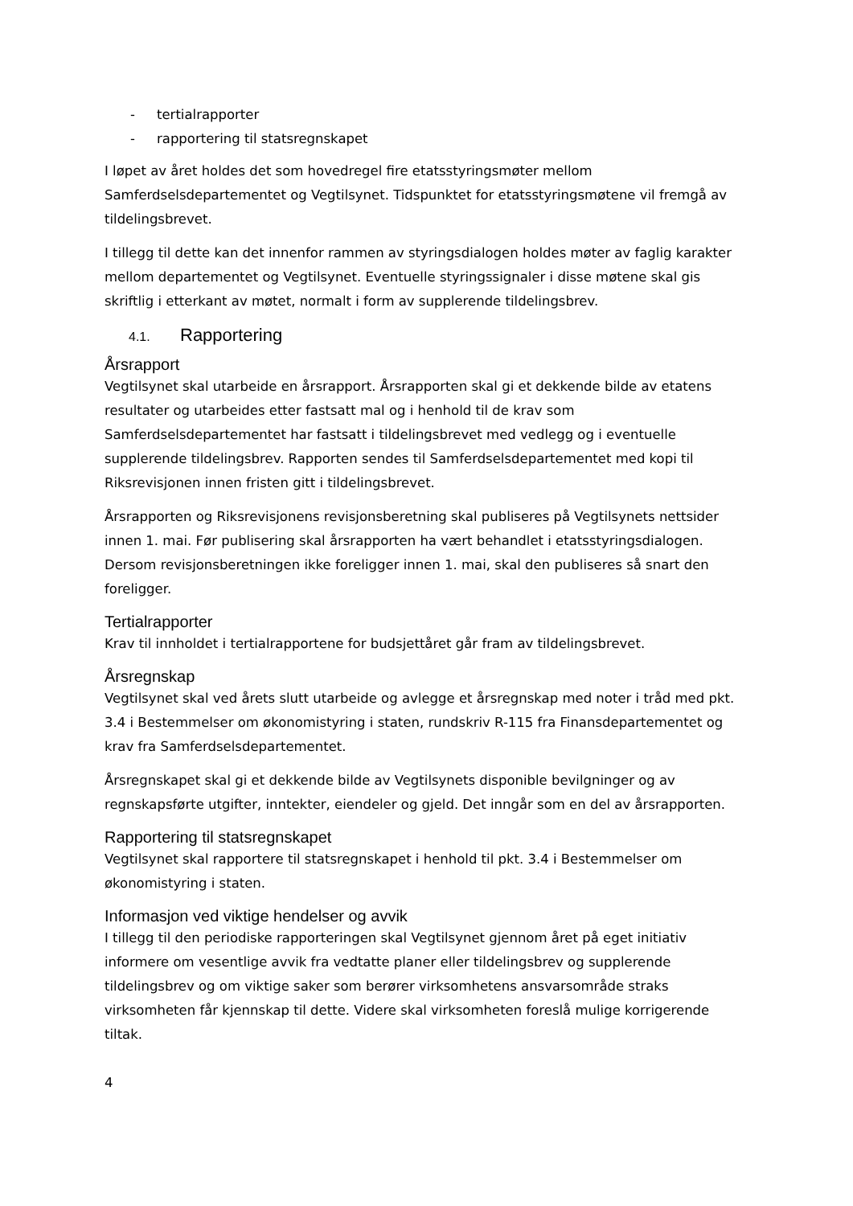- tertialrapporter
- rapportering til statsregnskapet
I løpet av året holdes det som hovedregel fire etatsstyringsmøter mellom Samferdselsdepartementet og Vegtilsynet. Tidspunktet for etatsstyringsmøtene vil fremgå av tildelingsbrevet.
I tillegg til dette kan det innenfor rammen av styringsdialogen holdes møter av faglig karakter mellom departementet og Vegtilsynet. Eventuelle styringssignaler i disse møtene skal gis skriftlig i etterkant av møtet, normalt i form av supplerende tildelingsbrev.
4.1. Rapportering
Årsrapport
Vegtilsynet skal utarbeide en årsrapport. Årsrapporten skal gi et dekkende bilde av etatens resultater og utarbeides etter fastsatt mal og i henhold til de krav som Samferdselsdepartementet har fastsatt i tildelingsbrevet med vedlegg og i eventuelle supplerende tildelingsbrev. Rapporten sendes til Samferdselsdepartementet med kopi til Riksrevisjonen innen fristen gitt i tildelingsbrevet.
Årsrapporten og Riksrevisjonens revisjonsberetning skal publiseres på Vegtilsynets nettsider innen 1. mai. Før publisering skal årsrapporten ha vært behandlet i etatsstyringsdialogen. Dersom revisjonsberetningen ikke foreligger innen 1. mai, skal den publiseres så snart den foreligger.
Tertialrapporter
Krav til innholdet i tertialrapportene for budsjettåret går fram av tildelingsbrevet.
Årsregnskap
Vegtilsynet skal ved årets slutt utarbeide og avlegge et årsregnskap med noter i tråd med pkt. 3.4 i Bestemmelser om økonomistyring i staten, rundskriv R-115 fra Finansdepartementet og krav fra Samferdselsdepartementet.
Årsregnskapet skal gi et dekkende bilde av Vegtilsynets disponible bevilgninger og av regnskapsførte utgifter, inntekter, eiendeler og gjeld. Det inngår som en del av årsrapporten.
Rapportering til statsregnskapet
Vegtilsynet skal rapportere til statsregnskapet i henhold til pkt. 3.4 i Bestemmelser om økonomistyring i staten.
Informasjon ved viktige hendelser og avvik
I tillegg til den periodiske rapporteringen skal Vegtilsynet gjennom året på eget initiativ informere om vesentlige avvik fra vedtatte planer eller tildelingsbrev og supplerende tildelingsbrev og om viktige saker som berører virksomhetens ansvarsområde straks virksomheten får kjennskap til dette. Videre skal virksomheten foreslå mulige korrigerende tiltak.
4